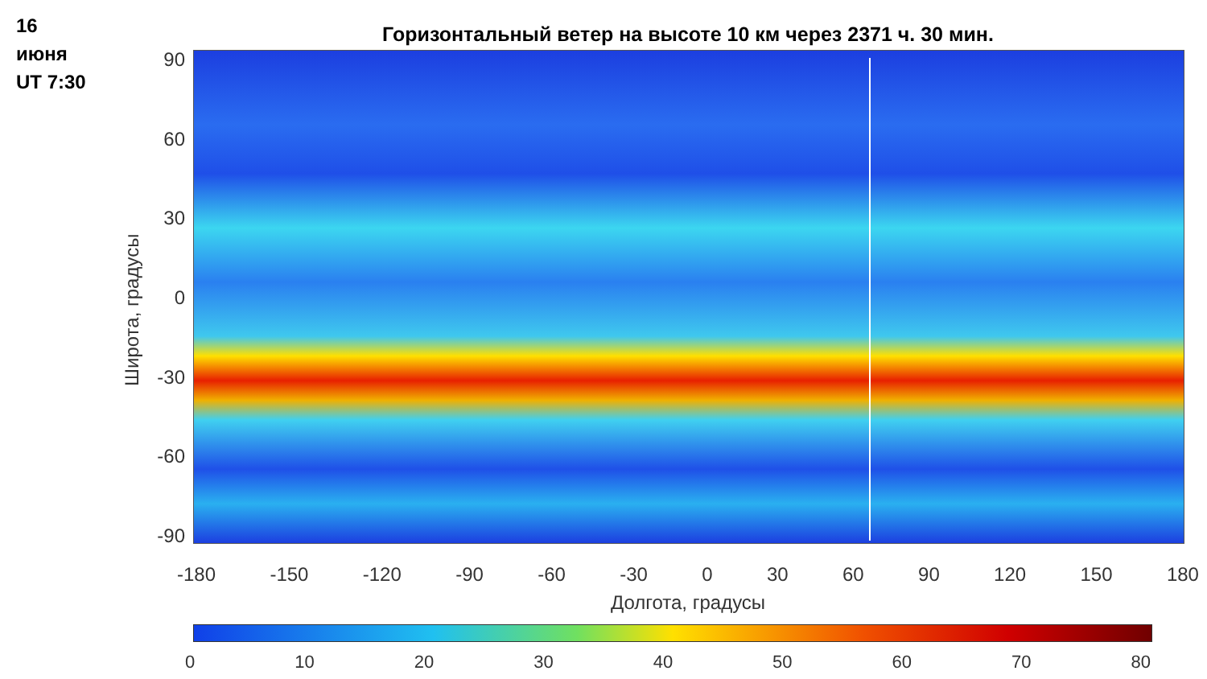16
июня
UT 7:30
Горизонтальный ветер на высоте 10 км через 2371 ч. 30 мин.
90
60
30
0
-30
-60
-90
Широта, градусы
-180 -150 -120 -90 -60 -30 0 30 60 90 120 150 180
Долгота, градусы
0 10 20 30 40 50 60 70 80